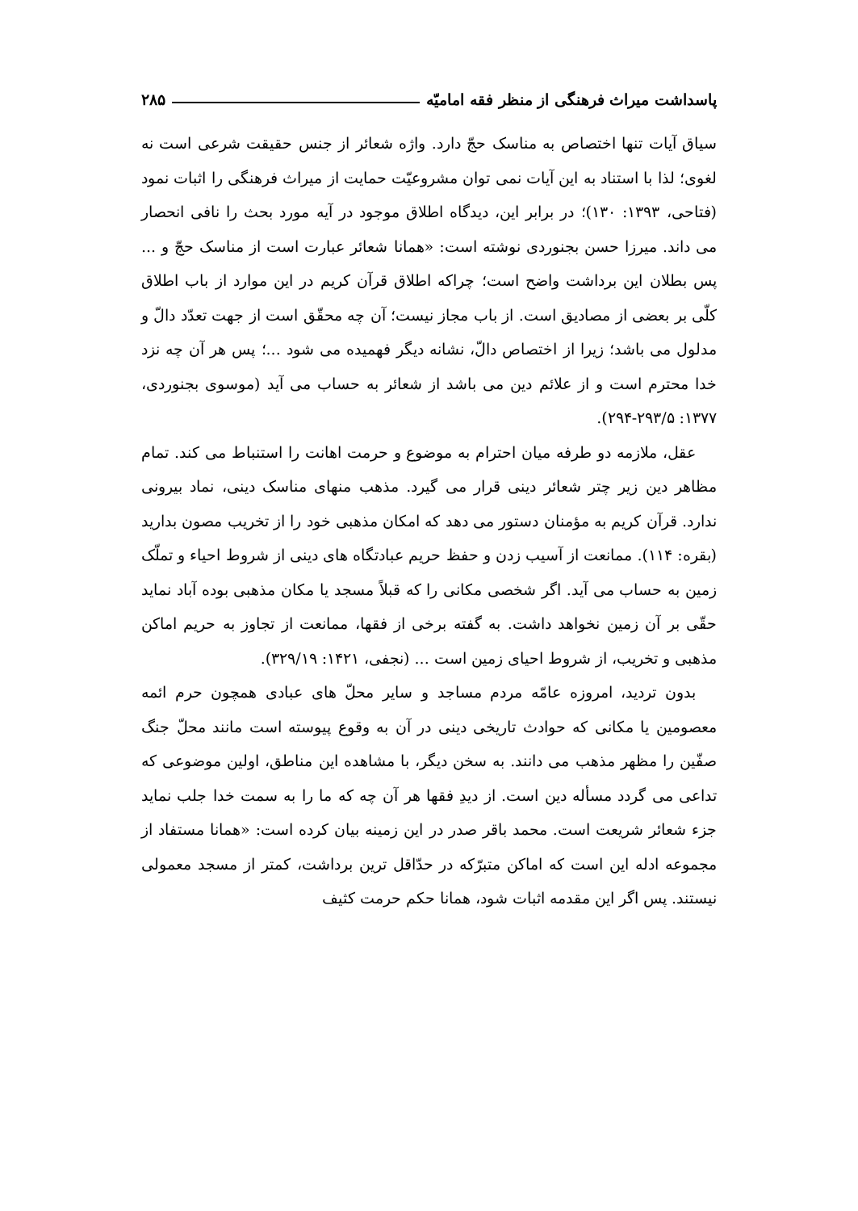پاسداشت میراث فرهنگی از منظر فقه امامیّه ۲۸۵
سیاق آیات تنها اختصاص به مناسک حجّ دارد. واژه شعائر از جنس حقیقت شرعی است نه لغوی؛ لذا با استناد به این آیات نمی توان مشروعیّت حمایت از میراث فرهنگی را اثبات نمود (فتاحی، ۱۳۹۳: ۱۳۰)؛ در برابر این، دیدگاه اطلاق موجود در آیه مورد بحث را نافی انحصار می داند. میرزا حسن بجنوردی نوشته است: «همانا شعائر عبارت است از مناسک حجّ و ... پس بطلان این برداشت واضح است؛ چراکه اطلاق قرآن کریم در این موارد از باب اطلاق کلّی بر بعضی از مصادیق است. از باب مجاز نیست؛ آن چه محقّق است از جهت تعدّد دالّ و مدلول می باشد؛ زیرا از اختصاص دالّ، نشانه دیگر فهمیده می شود ...؛ پس هر آن چه نزد خدا محترم است و از علائم دین می باشد از شعائر به حساب می آید (موسوی بجنوردی، ۱۳۷۷: ۲۹۳/۵-۲۹۴).
عقل، ملازمه دو طرفه میان احترام به موضوع و حرمت اهانت را استنباط می کند. تمام مظاهر دین زیر چتر شعائر دینی قرار می گیرد. مذهب منهای مناسک دینی، نماد بیرونی ندارد. قرآن کریم به مؤمنان دستور می دهد که امکان مذهبی خود را از تخریب مصون بدارید (بقره: ۱۱۴). ممانعت از آسیب زدن و حفظ حریم عبادتگاه های دینی از شروط احیاء و تملّک زمین به حساب می آید. اگر شخصی مکانی را که قبلاً مسجد یا مکان مذهبی بوده آباد نماید حقّی بر آن زمین نخواهد داشت. به گفته برخی از فقها، ممانعت از تجاوز به حریم اماکن مذهبی و تخریب، از شروط احیای زمین است ... (نجفی، ۱۴۲۱: ۳۲۹/۱۹).
بدون تردید، امروزه عامّه مردم مساجد و سایر محلّ های عبادی همچون حرم ائمه معصومین یا مکانی که حوادث تاریخی دینی در آن به وقوع پیوسته است مانند محلّ جنگ صفّین را مظهر مذهب می دانند. به سخن دیگر، با مشاهده این مناطق، اولین موضوعی که تداعی می گردد مسأله دین است. از دیدِ فقها هر آن چه که ما را به سمت خدا جلب نماید جزء شعائر شریعت است. محمد باقر صدر در این زمینه بیان کرده است: «همانا مستفاد از مجموعه ادله این است که اماکن متبرّکه در حدّاقل ترین برداشت، کمتر از مسجد معمولی نیستند. پس اگر این مقدمه اثبات شود، همانا حکم حرمت کثیف